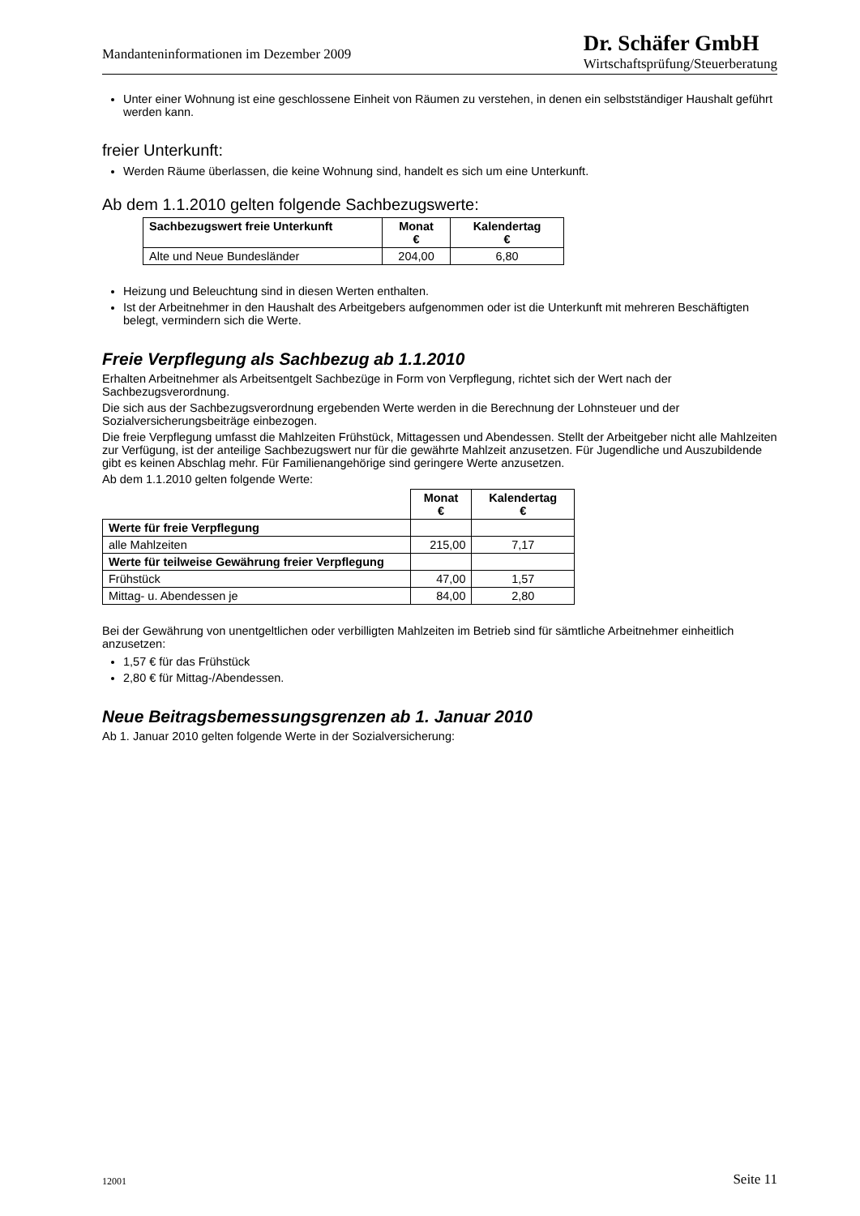Mandanteninformationen im Dezember 2009
Dr. Schäfer GmbH
Wirtschaftsprüfung/Steuerberatung
Unter einer Wohnung ist eine geschlossene Einheit von Räumen zu verstehen, in denen ein selbstständiger Haushalt geführt werden kann.
freier Unterkunft:
Werden Räume überlassen, die keine Wohnung sind, handelt es sich um eine Unterkunft.
Ab dem 1.1.2010 gelten folgende Sachbezugswerte:
| Sachbezugswert freie Unterkunft | Monat € | Kalendertag € |
| --- | --- | --- |
| Alte und Neue Bundesländer | 204,00 | 6,80 |
Heizung und Beleuchtung sind in diesen Werten enthalten.
Ist der Arbeitnehmer in den Haushalt des Arbeitgebers aufgenommen oder ist die Unterkunft mit mehreren Beschäftigten belegt, vermindern sich die Werte.
Freie Verpflegung als Sachbezug ab 1.1.2010
Erhalten Arbeitnehmer als Arbeitsentgelt Sachbezüge in Form von Verpflegung, richtet sich der Wert nach der Sachbezugsverordnung.
Die sich aus der Sachbezugsverordnung ergebenden Werte werden in die Berechnung der Lohnsteuer und der Sozialversicherungsbeiträge einbezogen.
Die freie Verpflegung umfasst die Mahlzeiten Frühstück, Mittagessen und Abendessen. Stellt der Arbeitgeber nicht alle Mahlzeiten zur Verfügung, ist der anteilige Sachbezugswert nur für die gewährte Mahlzeit anzusetzen. Für Jugendliche und Auszubildende gibt es keinen Abschlag mehr. Für Familienangehörige sind geringere Werte anzusetzen.
Ab dem 1.1.2010 gelten folgende Werte:
| | Monat € | Kalendertag € |
| Werte für freie Verpflegung | | |
| alle Mahlzeiten | 215,00 | 7,17 |
| Werte für teilweise Gewährung freier Verpflegung | | |
| Frühstück | 47,00 | 1,57 |
| Mittag- u. Abendessen je | 84,00 | 2,80 |
Bei der Gewährung von unentgeltlichen oder verbilligten Mahlzeiten im Betrieb sind für sämtliche Arbeitnehmer einheitlich anzusetzen:
1,57 € für das Frühstück
2,80 € für Mittag-/Abendessen.
Neue Beitragsbemessungsgrenzen ab 1. Januar 2010
Ab 1. Januar 2010 gelten folgende Werte in der Sozialversicherung:
12001 Seite 11